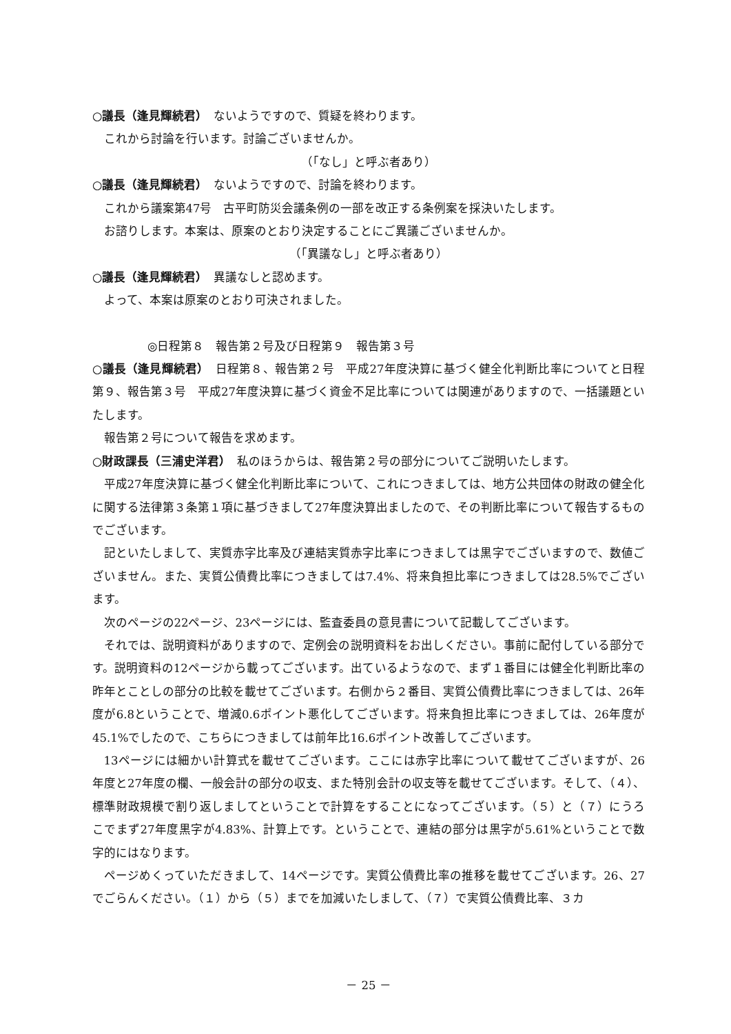○議長（逢見輝続君）　ないようですので、質疑を終わります。
これから討論を行います。討論ございませんか。
（「なし」と呼ぶ者あり）
○議長（逢見輝続君）　ないようですので、討論を終わります。
これから議案第47号　古平町防災会議条例の一部を改正する条例案を採決いたします。
お諮りします。本案は、原案のとおり決定することにご異議ございませんか。
（「異議なし」と呼ぶ者あり）
○議長（逢見輝続君）　異議なしと認めます。
よって、本案は原案のとおり可決されました。
◎日程第８　報告第２号及び日程第９　報告第３号
○議長（逢見輝続君）　日程第８、報告第２号　平成27年度決算に基づく健全化判断比率についてと日程第９、報告第３号　平成27年度決算に基づく資金不足比率については関連がありますので、一括議題といたします。
報告第２号について報告を求めます。
○財政課長（三浦史洋君）　私のほうからは、報告第２号の部分についてご説明いたします。
平成27年度決算に基づく健全化判断比率について、これにつきましては、地方公共団体の財政の健全化に関する法律第３条第１項に基づきまして27年度決算出ましたので、その判断比率について報告するものでございます。
記といたしまして、実質赤字比率及び連結実質赤字比率につきましては黒字でございますので、数値ございません。また、実質公債費比率につきましては7.4%、将来負担比率につきましては28.5%でございます。
次のページの22ページ、23ページには、監査委員の意見書について記載してございます。
それでは、説明資料がありますので、定例会の説明資料をお出しください。事前に配付している部分です。説明資料の12ページから載ってございます。出ているようなので、まず１番目には健全化判断比率の昨年とことしの部分の比較を載せてございます。右側から２番目、実質公債費比率につきましては、26年度が6.8ということで、増減0.6ポイント悪化してございます。将来負担比率につきましては、26年度が45.1%でしたので、こちらにつきましては前年比16.6ポイント改善してございます。
13ページには細かい計算式を載せてございます。ここには赤字比率について載せてございますが、26年度と27年度の欄、一般会計の部分の収支、また特別会計の収支等を載せてございます。そして、（４）、標準財政規模で割り返しましてということで計算をすることになってございます。（５）と（７）にうろこでまず27年度黒字が4.83%、計算上です。ということで、連結の部分は黒字が5.61%ということで数字的にはなります。
ページめくっていただきまして、14ページです。実質公債費比率の推移を載せてございます。26、27でごらんください。（１）から（５）までを加減いたしまして、（７）で実質公債費比率、３カ
－ 25 －